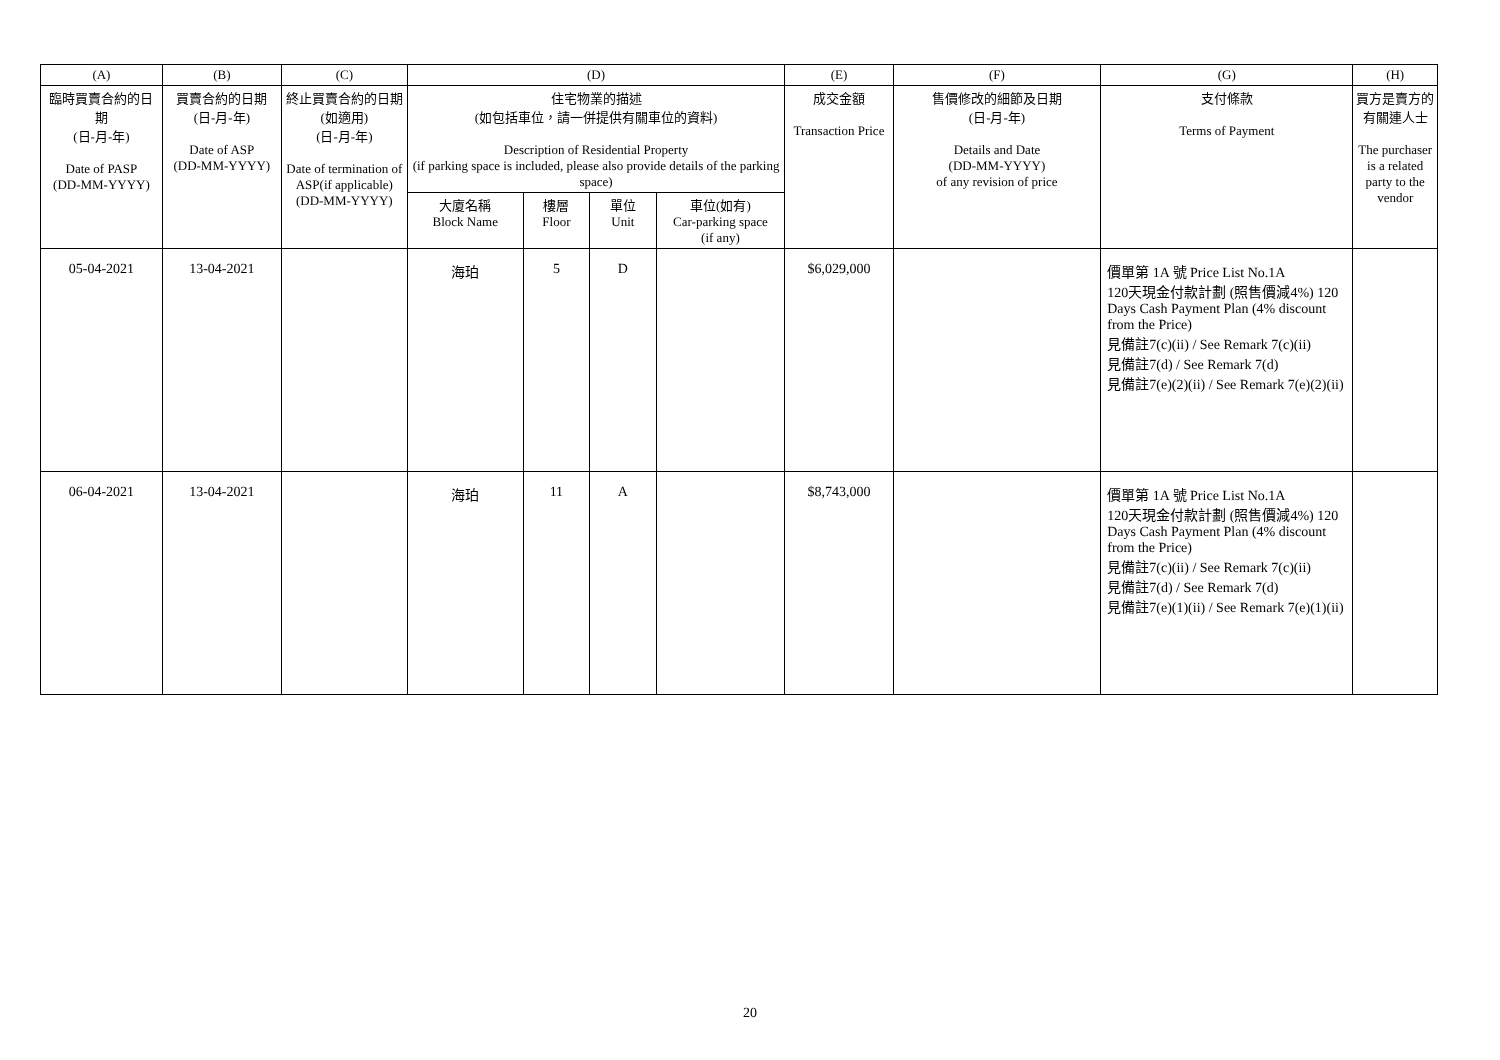| (A) | (B) | (C) | (D) | | | | (E) | (F) | (G) | (H) |
| --- | --- | --- | --- | --- | --- | --- | --- | --- | --- | --- |
| 臨時買賣合約的日期 (日-月-年) Date of PASP (DD-MM-YYYY) | 買賣合約的日期 (日-月-年) Date of ASP (DD-MM-YYYY) | 終止買賣合約的日期 (如適用) (日-月-年) Date of termination of ASP(if applicable) (DD-MM-YYYY) | 住宅物業的描述 (如包括車位，請一併提供有關車位的資料) Description of Residential Property (if parking space is included, please also provide details of the parking space) | | | | 成交金額 Transaction Price | 售價修改的細節及日期 (日-月-年) Details and Date (DD-MM-YYYY) of any revision of price | 支付條款 Terms of Payment | 買方是賣方的有關連人士 The purchaser is a related party to the vendor |
| | | | 大廈名稱 Block Name | 樓層 Floor | 單位 Unit | 車位(如有) Car-parking space (if any) | | | | |
| 05-04-2021 | 13-04-2021 | | 海珀 | 5 | D | | $6,029,000 | | 價單第 1A 號 Price List No.1A 120天現金付款計劃 (照售價減4%) 120 Days Cash Payment Plan (4% discount from the Price) 見備註7(c)(ii) / See Remark 7(c)(ii) 見備註7(d) / See Remark 7(d) 見備註7(e)(2)(ii) / See Remark 7(e)(2)(ii) | |
| 06-04-2021 | 13-04-2021 | | 海珀 | 11 | A | | $8,743,000 | | 價單第 1A 號 Price List No.1A 120天現金付款計劃 (照售價減4%) 120 Days Cash Payment Plan (4% discount from the Price) 見備註7(c)(ii) / See Remark 7(c)(ii) 見備註7(d) / See Remark 7(d) 見備註7(e)(1)(ii) / See Remark 7(e)(1)(ii) | |
20